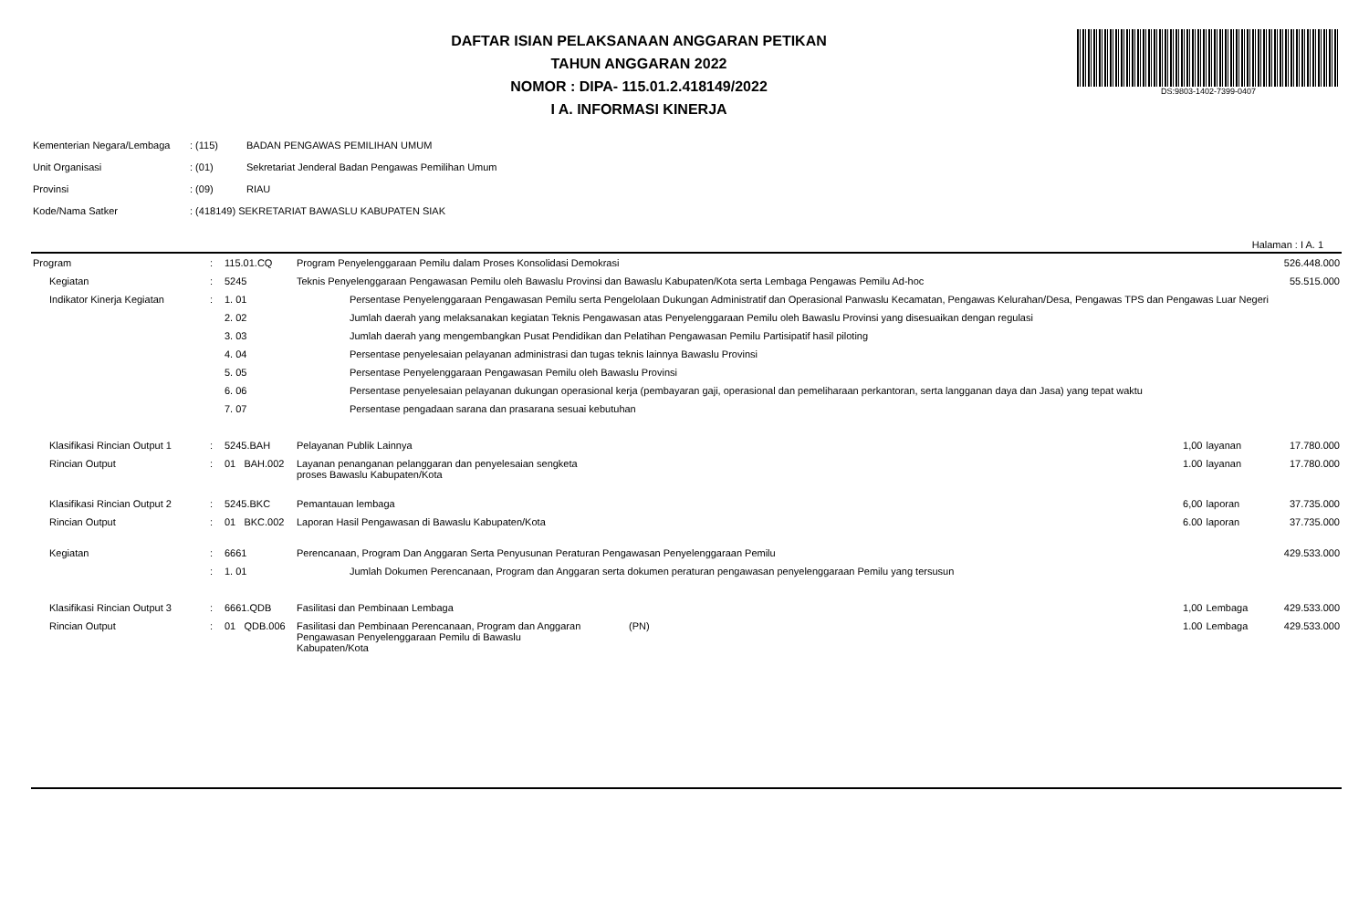DS:9803-1402-7399-0407
DAFTAR ISIAN PELAKSANAAN ANGGARAN PETIKAN
TAHUN ANGGARAN 2022
NOMOR : DIPA- 115.01.2.418149/2022
I A. INFORMASI KINERJA
| Kementerian Negara/Lembaga | : (115) | BADAN PENGAWAS PEMILIHAN UMUM |
| Unit Organisasi | : (01) | Sekretariat Jenderal Badan Pengawas Pemilihan Umum |
| Provinsi | : (09) | RIAU |
| Kode/Nama Satker | : (418149) SEKRETARIAT BAWASLU KABUPATEN SIAK | |
Halaman : I A. 1
| Program | : | 115.01.CQ | Program Penyelenggaraan Pemilu dalam Proses Konsolidasi Demokrasi | | | | 526.448.000 |
| Kegiatan | : | 5245 | Teknis Penyelenggaraan Pengawasan Pemilu oleh Bawaslu Provinsi dan Bawaslu Kabupaten/Kota serta Lembaga Pengawas Pemilu Ad-hoc | | | | 55.515.000 |
| Indikator Kinerja Kegiatan | : | 1. 01 | Persentase Penyelenggaraan Pengawasan Pemilu serta Pengelolaan Dukungan Administratif dan Operasional Panwaslu Kecamatan, Pengawas Kelurahan/Desa, Pengawas TPS dan Pengawas Luar Negeri | | | | |
| | | 2. 02 | Jumlah daerah yang melaksanakan kegiatan Teknis Pengawasan atas Penyelenggaraan Pemilu oleh Bawaslu Provinsi yang disesuaikan dengan regulasi | | | | |
| | | 3. 03 | Jumlah daerah yang mengembangkan Pusat Pendidikan dan Pelatihan Pengawasan Pemilu Partisipatif hasil piloting | | | | |
| | | 4. 04 | Persentase penyelesaian pelayanan administrasi dan tugas teknis lainnya Bawaslu Provinsi | | | | |
| | | 5. 05 | Persentase Penyelenggaraan Pengawasan Pemilu oleh Bawaslu Provinsi | | | | |
| | | 6. 06 | Persentase penyelesaian pelayanan dukungan operasional kerja (pembayaran gaji, operasional dan pemeliharaan perkantoran, serta langganan daya dan Jasa) yang tepat waktu | | | | |
| | | 7. 07 | Persentase pengadaan sarana dan prasarana sesuai kebutuhan | | | | |
| Klasifikasi Rincian Output 1 | : | 5245.BAH | Pelayanan Publik Lainnya | | 1,00 | layanan | 17.780.000 |
| Rincian Output | : | 01 BAH.002 | Layanan penanganan pelanggaran dan penyelesaian sengketa proses Bawaslu Kabupaten/Kota | | 1.00 | layanan | 17.780.000 |
| Klasifikasi Rincian Output 2 | : | 5245.BKC | Pemantauan lembaga | | 6,00 | laporan | 37.735.000 |
| Rincian Output | : | 01 BKC.002 | Laporan Hasil Pengawasan di Bawaslu Kabupaten/Kota | | 6.00 | laporan | 37.735.000 |
| Kegiatan | : | 6661 | Perencanaan, Program Dan Anggaran Serta Penyusunan Peraturan Pengawasan Penyelenggaraan Pemilu | | | | 429.533.000 |
| | : | 1. 01 | Jumlah Dokumen Perencanaan, Program dan Anggaran serta dokumen peraturan pengawasan penyelenggaraan Pemilu yang tersusun | | | | |
| Klasifikasi Rincian Output 3 | : | 6661.QDB | Fasilitasi dan Pembinaan Lembaga | | 1,00 | Lembaga | 429.533.000 |
| Rincian Output | : | 01 QDB.006 | Fasilitasi dan Pembinaan Perencanaan, Program dan Anggaran Pengawasan Penyelenggaraan Pemilu di Bawaslu Kabupaten/Kota | (PN) | 1.00 | Lembaga | 429.533.000 |